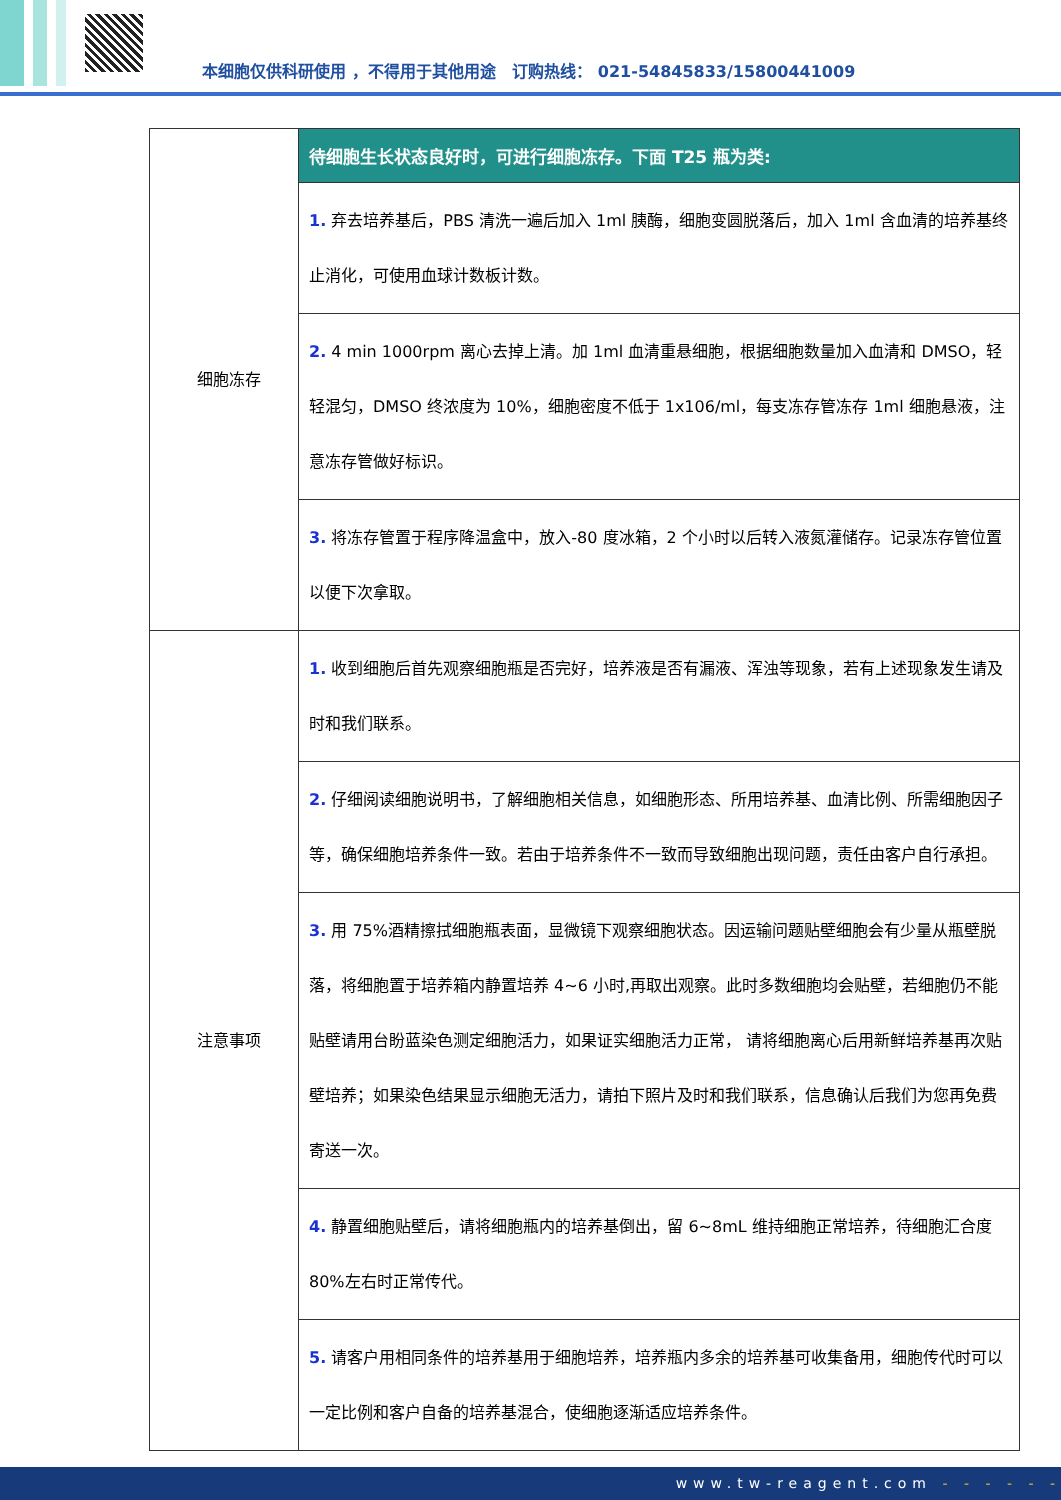本细胞仅供科研使用 ，不得用于其他用途 订购热线： 021-54845833/15800441009
| 细胞冻存 | 待细胞生长状态良好时，可进行细胞冻存。下面 T25 瓶为类: |
| | 1. 弃去培养基后，PBS 清洗一遍后加入 1ml 胰酶，细胞变圆脱落后，加入 1ml 含血清的培养基终止消化，可使用血球计数板计数。 |
| | 2. 4 min 1000rpm 离心去掉上清。加 1ml 血清重悬细胞，根据细胞数量加入血清和 DMSO，轻轻混匀，DMSO 终浓度为 10%，细胞密度不低于 1x106/ml，每支冻存管冻存 1ml 细胞悬液，注意冻存管做好标识。 |
| | 3. 将冻存管置于程序降温盒中，放入-80 度冰箱，2 个小时以后转入液氮灌储存。记录冻存管位置以便下次拿取。 |
| 注意事项 | 1. 收到细胞后首先观察细胞瓶是否完好，培养液是否有漏液、浑浊等现象，若有上述现象发生请及时和我们联系。 |
| | 2. 仔细阅读细胞说明书，了解细胞相关信息，如细胞形态、所用培养基、血清比例、所需细胞因子等，确保细胞培养条件一致。若由于培养条件不一致而导致细胞出现问题，责任由客户自行承担。 |
| | 3. 用 75%酒精擦拭细胞瓶表面，显微镜下观察细胞状态。因运输问题贴壁细胞会有少量从瓶壁脱落，将细胞置于培养箱内静置培养 4~6 小时,再取出观察。此时多数细胞均会贴壁，若细胞仍不能贴壁请用台盼蓝染色测定细胞活力，如果证实细胞活力正常， 请将细胞离心后用新鲜培养基再次贴壁培养；如果染色结果显示细胞无活力，请拍下照片及时和我们联系，信息确认后我们为您再免费寄送一次。 |
| | 4. 静置细胞贴壁后，请将细胞瓶内的培养基倒出，留 6~8mL 维持细胞正常培养，待细胞汇合度 80%左右时正常传代。 |
| | 5. 请客户用相同条件的培养基用于细胞培养，培养瓶内多余的培养基可收集备用，细胞传代时可以一定比例和客户自备的培养基混合，使细胞逐渐适应培养条件。 |
www.tw-reagent.com - - - - - -